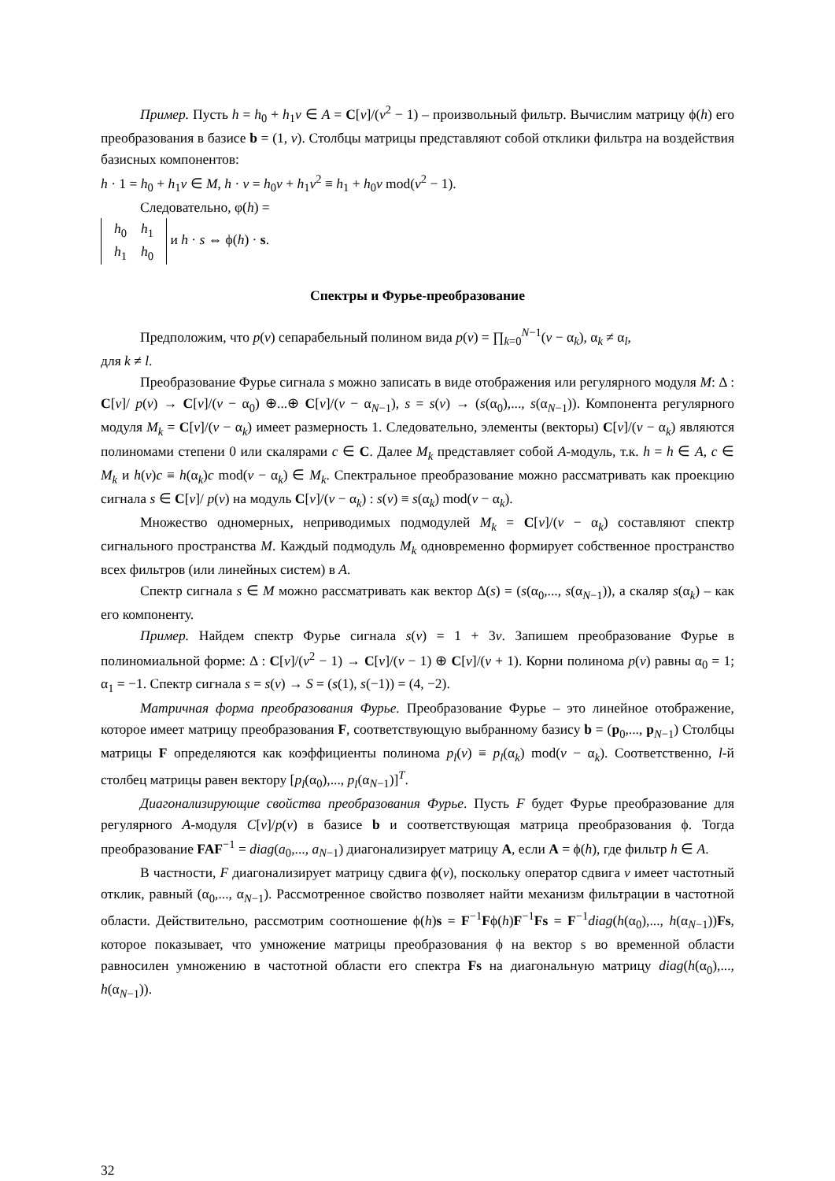Пример. Пусть h = h<sub>0</sub> + h<sub>1</sub>v ∈ A = C[v]/(v<sup>2</sup> − 1) – произвольный фильтр. Вычислим матрицу ϕ(h) его преобразования в базисе b = (1, v). Столбцы матрицы представляют собой отклики фильтра на воздействия базисных компонентов:
h · 1 = h<sub>0</sub> + h<sub>1</sub>v ∈ M, h · v = h<sub>0</sub>v + h<sub>1</sub>v<sup>2</sup> ≡ h<sub>1</sub> + h<sub>0</sub>v mod(v<sup>2</sup> − 1).
Следовательно, φ(h) =
| h<sub>0</sub> | h<sub>1</sub> |
| h<sub>1</sub> | h<sub>0</sub> |
и h · s ⇔ ϕ(h) · s.
Спектры и Фурье-преобразование
Предположим, что p(v) сепарабельный полином вида p(v) = ∏<sub>k=0</sub><sup>N−1</sup>(v − α<sub>k</sub>), α<sub>k</sub> ≠ α<sub>l</sub>,
для k ≠ l.
Преобразование Фурье сигнала s можно записать в виде отображения или регулярного модуля M: Δ : C[v]/ p(v) → C[v]/(v − α<sub>0</sub>) ⊕...⊕ C[v]/(v − α<sub>N−1</sub>), s = s(v) → (s(α<sub>0</sub>),..., s(α<sub>N−1</sub>)). Компонента регулярного модуля M<sub>k</sub> = C[v]/(v − α<sub>k</sub>) имеет размерность 1. Следовательно, элементы (векторы) C[v]/(v − α<sub>k</sub>) являются полиномами степени 0 или скалярами c ∈ C. Далее M<sub>k</sub> представляет собой A-модуль, т.к. h = h ∈ A, c ∈ M<sub>k</sub> и h(v)c ≡ h(α<sub>k</sub>)c mod(v − α<sub>k</sub>) ∈ M<sub>k</sub>. Спектральное преобразование можно рассматривать как проекцию сигнала s ∈ C[v]/ p(v) на модуль C[v]/(v − α<sub>k</sub>) : s(v) ≡ s(α<sub>k</sub>) mod(v − α<sub>k</sub>).
Множество одномерных, неприводимых подмодулей M<sub>k</sub> = C[v]/(v − α<sub>k</sub>) составляют спектр сигнального пространства M. Каждый подмодуль M<sub>k</sub> одновременно формирует собственное пространство всех фильтров (или линейных систем) в A.
Спектр сигнала s ∈ M можно рассматривать как вектор Δ(s) = (s(α<sub>0</sub>,..., s(α<sub>N−1</sub>)), а скаляр s(α<sub>k</sub>) – как его компоненту.
Пример. Найдем спектр Фурье сигнала s(v) = 1 + 3v. Запишем преобразование Фурье в полиномиальной форме: Δ : C[v]/(v<sup>2</sup> − 1) → C[v]/(v − 1) ⊕ C[v]/(v + 1). Корни полинома p(v) равны α<sub>0</sub> = 1; α<sub>1</sub> = −1. Спектр сигнала s = s(v) → S = (s(1), s(−1)) = (4, −2).
Матричная форма преобразования Фурье. Преобразование Фурье – это линейное отображение, которое имеет матрицу преобразования F, соответствующую выбранному базису b = (p<sub>0</sub>,..., p<sub>N−1</sub>) Столбцы матрицы F определяются как коэффициенты полинома p<sub>l</sub>(v) ≡ p<sub>l</sub>(α<sub>k</sub>) mod(v − α<sub>k</sub>). Соответственно, l-й столбец матрицы равен вектору [p<sub>l</sub>(α<sub>0</sub>),..., p<sub>l</sub>(α<sub>N−1</sub>)]<sup>T</sup>.
Диагонализирующие свойства преобразования Фурье. Пусть F будет Фурье преобразование для регулярного A-модуля C[v]/p(v) в базисе b и соответствующая матрица преобразования ϕ. Тогда преобразование FAF<sup>−1</sup> = diag(a<sub>0</sub>,..., a<sub>N−1</sub>) диагонализирует матрицу A, если A = ϕ(h), где фильтр h ∈ A.
В частности, F диагонализирует матрицу сдвига ϕ(v), поскольку оператор сдвига v имеет частотный отклик, равный (α<sub>0</sub>,..., α<sub>N−1</sub>). Рассмотренное свойство позволяет найти механизм фильтрации в частотной области. Действительно, рассмотрим соотношение ϕ(h)s = F<sup>−1</sup>Fϕ(h)F<sup>−1</sup>Fs = F<sup>−1</sup>diag(h(α<sub>0</sub>),..., h(α<sub>N−1</sub>))Fs, которое показывает, что умножение матрицы преобразования ϕ на вектор s во временной области равносилен умножению в частотной области его спектра Fs на диагональную матрицу diag(h(α<sub>0</sub>),..., h(α<sub>N−1</sub>)).
32